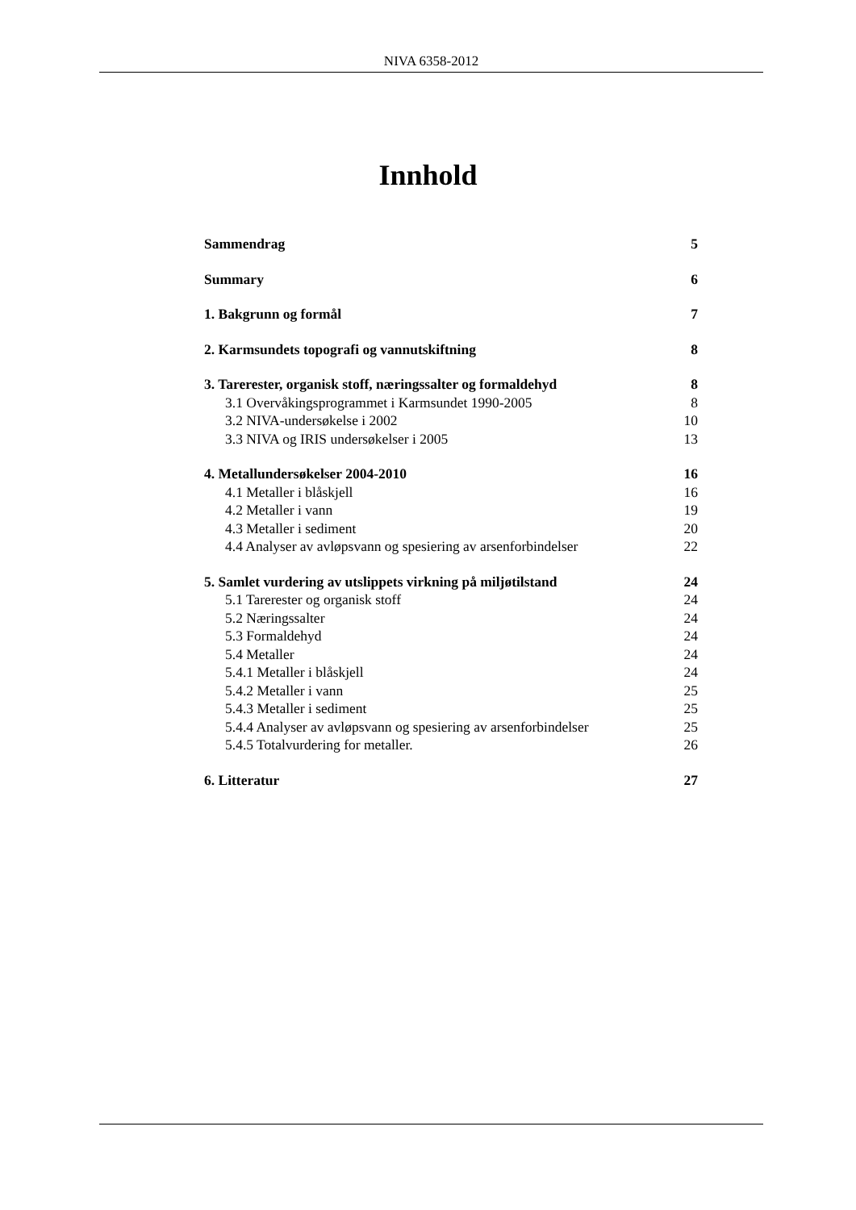NIVA 6358-2012
Innhold
Sammendrag 5
Summary 6
1. Bakgrunn og formål 7
2. Karmsundets topografi og vannutskiftning 8
3. Tarerester, organisk stoff, næringssalter og formaldehyd 8
3.1 Overvåkingsprogrammet i Karmsundet 1990-2005 8
3.2 NIVA-undersøkelse i 2002 10
3.3 NIVA og IRIS undersøkelser i 2005 13
4. Metallundersøkelser 2004-2010 16
4.1 Metaller i blåskjell 16
4.2 Metaller i vann 19
4.3 Metaller i sediment 20
4.4 Analyser av avløpsvann og spesiering av arsenforbindelser 22
5. Samlet vurdering av utslippets virkning på miljøtilstand 24
5.1 Tarerester og organisk stoff 24
5.2 Næringssalter 24
5.3 Formaldehyd 24
5.4 Metaller 24
5.4.1 Metaller i blåskjell 24
5.4.2 Metaller i vann 25
5.4.3 Metaller i sediment 25
5.4.4 Analyser av avløpsvann og spesiering av arsenforbindelser 25
5.4.5 Totalvurdering for metaller. 26
6. Litteratur 27